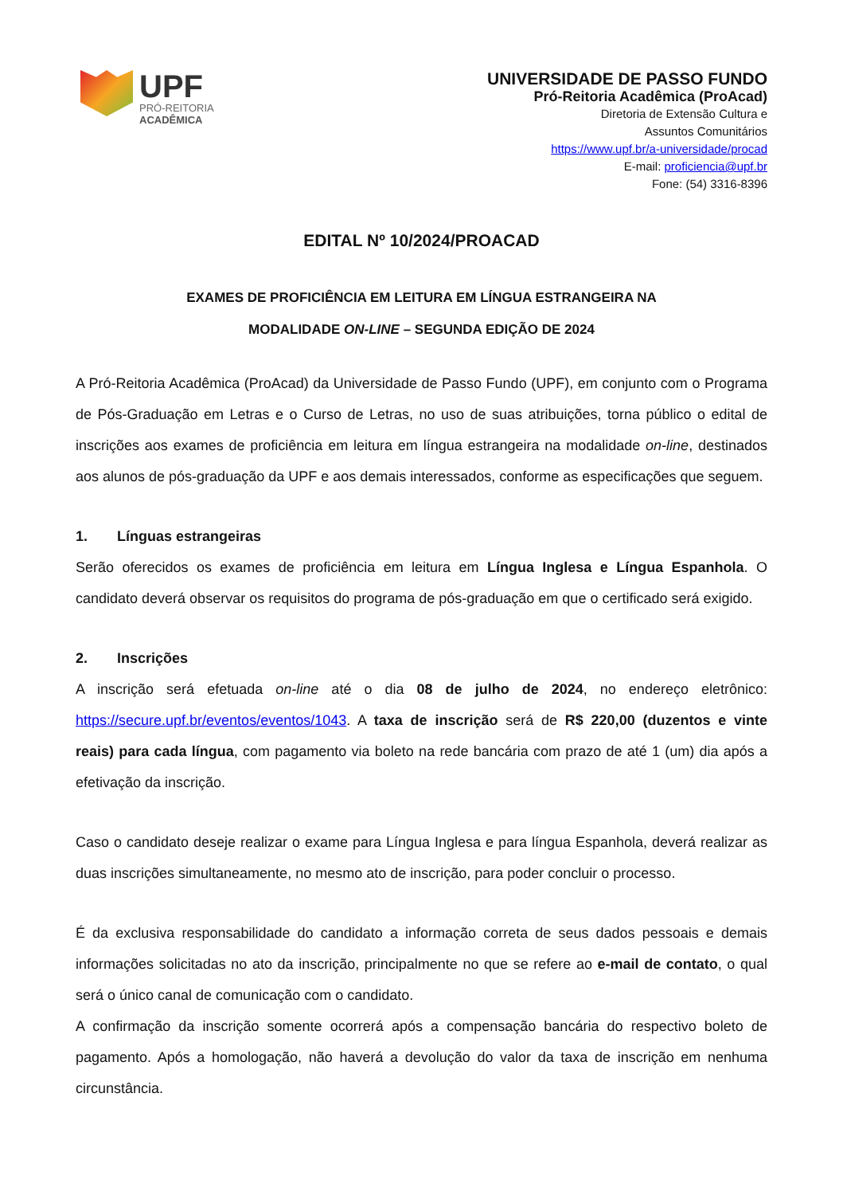UPF
PRÓ-REITORIA
ACADÊMICA
UNIVERSIDADE DE PASSO FUNDO
Pró-Reitoria Acadêmica (ProAcad)
Diretoria de Extensão Cultura e
Assuntos Comunitários
https://www.upf.br/a-universidade/procad
E-mail: proficiencia@upf.br
Fone: (54) 3316-8396
EDITAL Nº 10/2024/PROACAD
EXAMES DE PROFICIÊNCIA EM LEITURA EM LÍNGUA ESTRANGEIRA NA
MODALIDADE ON-LINE – SEGUNDA EDIÇÃO DE 2024
A Pró-Reitoria Acadêmica (ProAcad) da Universidade de Passo Fundo (UPF), em conjunto com o Programa de Pós-Graduação em Letras e o Curso de Letras, no uso de suas atribuições, torna público o edital de inscrições aos exames de proficiência em leitura em língua estrangeira na modalidade on-line, destinados aos alunos de pós-graduação da UPF e aos demais interessados, conforme as especificações que seguem.
1. Línguas estrangeiras
Serão oferecidos os exames de proficiência em leitura em Língua Inglesa e Língua Espanhola. O candidato deverá observar os requisitos do programa de pós-graduação em que o certificado será exigido.
2. Inscrições
A inscrição será efetuada on-line até o dia 08 de julho de 2024, no endereço eletrônico: https://secure.upf.br/eventos/eventos/1043. A taxa de inscrição será de R$ 220,00 (duzentos e vinte reais) para cada língua, com pagamento via boleto na rede bancária com prazo de até 1 (um) dia após a efetivação da inscrição.
Caso o candidato deseje realizar o exame para Língua Inglesa e para língua Espanhola, deverá realizar as duas inscrições simultaneamente, no mesmo ato de inscrição, para poder concluir o processo.
É da exclusiva responsabilidade do candidato a informação correta de seus dados pessoais e demais informações solicitadas no ato da inscrição, principalmente no que se refere ao e-mail de contato, o qual será o único canal de comunicação com o candidato.
A confirmação da inscrição somente ocorrerá após a compensação bancária do respectivo boleto de pagamento. Após a homologação, não haverá a devolução do valor da taxa de inscrição em nenhuma circunstância.